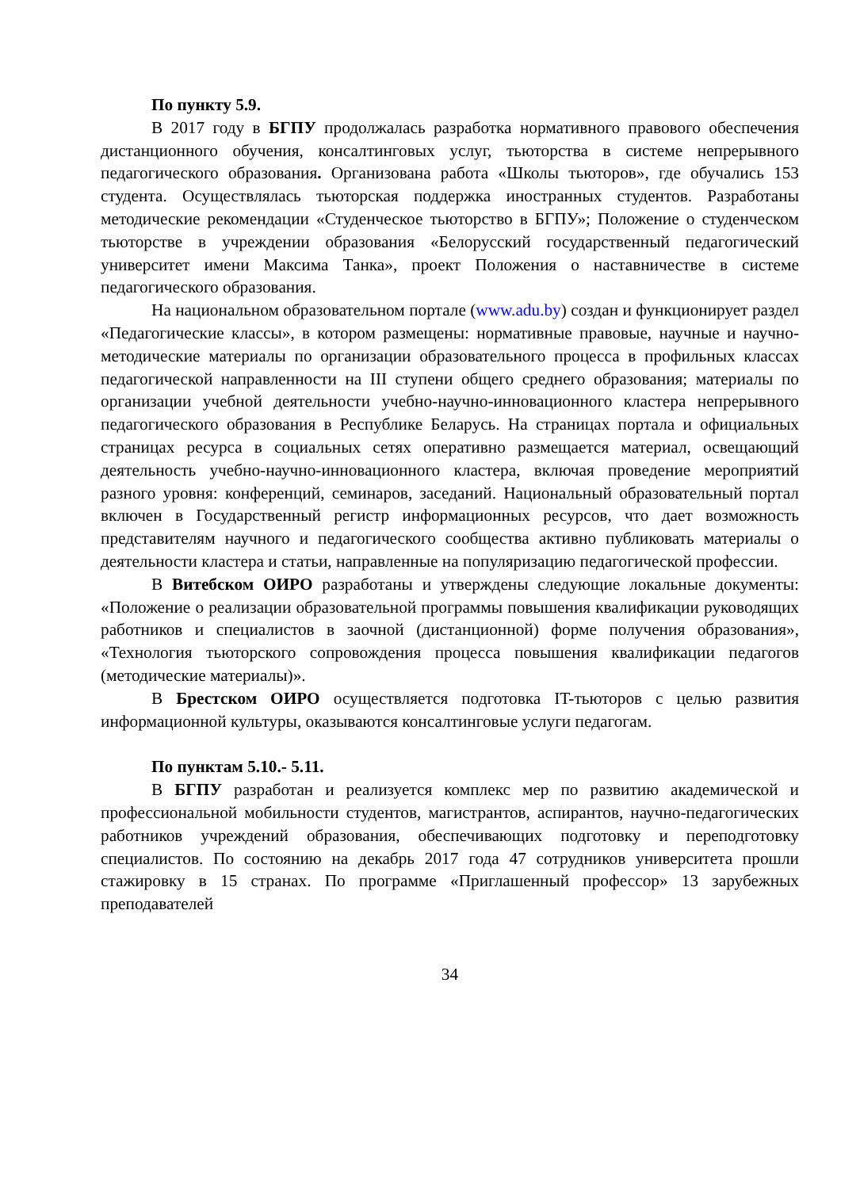По пункту 5.9.
В 2017 году в БГПУ продолжалась разработка нормативного правового обеспечения дистанционного обучения, консалтинговых услуг, тьюторства в системе непрерывного педагогического образования. Организована работа «Школы тьюторов», где обучались 153 студента. Осуществлялась тьюторская поддержка иностранных студентов. Разработаны методические рекомендации «Студенческое тьюторство в БГПУ»; Положение о студенческом тьюторстве в учреждении образования «Белорусский государственный педагогический университет имени Максима Танка», проект Положения о наставничестве в системе педагогического образования.
На национальном образовательном портале (www.adu.by) создан и функционирует раздел «Педагогические классы», в котором размещены: нормативные правовые, научные и научно-методические материалы по организации образовательного процесса в профильных классах педагогической направленности на III ступени общего среднего образования; материалы по организации учебной деятельности учебно-научно-инновационного кластера непрерывного педагогического образования в Республике Беларусь. На страницах портала и официальных страницах ресурса в социальных сетях оперативно размещается материал, освещающий деятельность учебно-научно-инновационного кластера, включая проведение мероприятий разного уровня: конференций, семинаров, заседаний. Национальный образовательный портал включен в Государственный регистр информационных ресурсов, что дает возможность представителям научного и педагогического сообщества активно публиковать материалы о деятельности кластера и статьи, направленные на популяризацию педагогической профессии.
В Витебском ОИРО разработаны и утверждены следующие локальные документы: «Положение о реализации образовательной программы повышения квалификации руководящих работников и специалистов в заочной (дистанционной) форме получения образования», «Технология тьюторского сопровождения процесса повышения квалификации педагогов (методические материалы)».
В Брестском ОИРО осуществляется подготовка IT-тьюторов с целью развития информационной культуры, оказываются консалтинговые услуги педагогам.
По пунктам 5.10.- 5.11.
В БГПУ разработан и реализуется комплекс мер по развитию академической и профессиональной мобильности студентов, магистрантов, аспирантов, научно-педагогических работников учреждений образования, обеспечивающих подготовку и переподготовку специалистов. По состоянию на декабрь 2017 года 47 сотрудников университета прошли стажировку в 15 странах. По программе «Приглашенный профессор» 13 зарубежных преподавателей
34